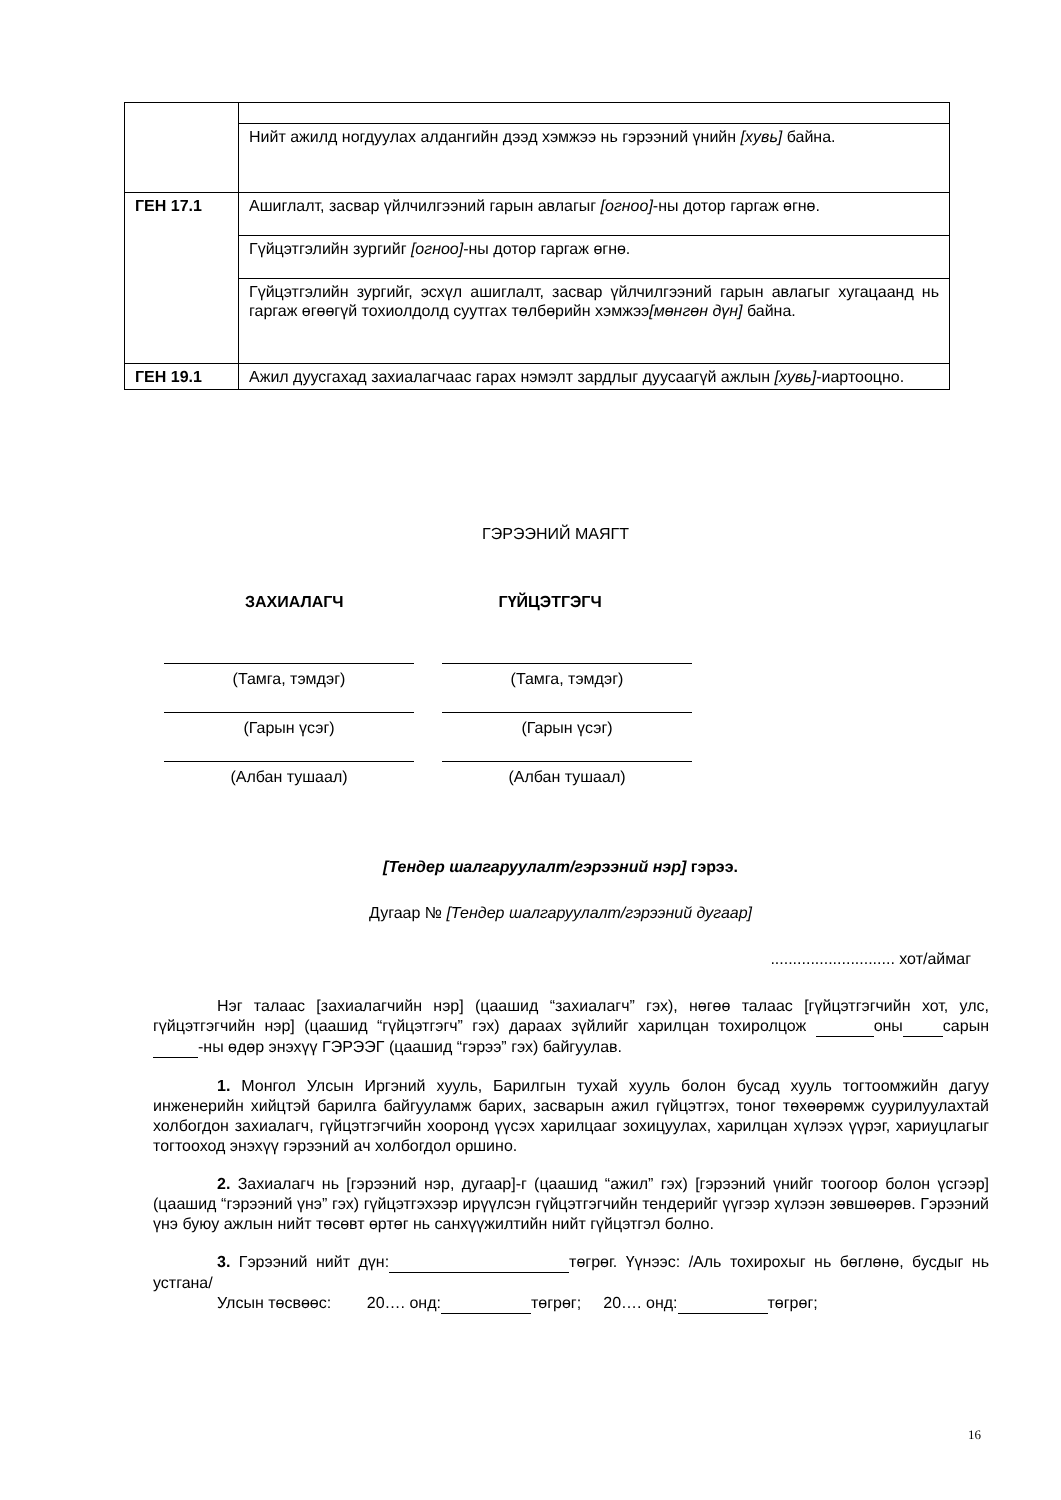| | Нийт ажилд ногдуулах алдангийн дээд хэмжээ нь гэрээний үнийн [хувь] байна. |
| ГЕН 17.1 | Ашиглалт, засвар үйлчилгээний гарын авлагыг [огноо] -ны дотор гаргаж өгнө. |
| | Гүйцэтгэлийн зургийг [огноо] -ны дотор гаргаж өгнө. |
| | Гүйцэтгэлийн зургийг, эсхүл ашиглалт, засвар үйлчилгээний гарын авлагыг хугацаанд нь гаргаж өгөөгүй тохиолдолд суутгах төлбөрийн хэмжээ [мөнгөн дүн] байна. |
| ГЕН 19.1 | Ажил дуусгахад захиалагчаас гарах нэмэлт зардлыг дуусаагүй ажлын [хувь] -иартооцно. |
ГЭРЭЭНИЙ МАЯГТ
ЗАХИАЛАГЧ ГҮЙЦЭТГЭГЧ
(Тамга, тэмдэг) (Тамга, тэмдэг)
(Гарын үсэг) (Гарын үсэг)
(Албан тушаал) (Албан тушаал)
[Тендер шалгаруулалт/гэрээний нэр] гэрээ.
Дугаар № [Тендер шалгаруулалт/гэрээний дугаар]
............................ хот/аймаг
Нэг талаас [захиалагчийн нэр] (цаашид “захиалагч” гэх), нөгөө талаас [гүйцэтгэгчийн хот, улс, гүйцэтгэгчийн нэр] (цаашид “гүйцэтгэгч” гэх) дараах зүйлийг харилцан тохиролцож оны сарын -ны өдөр энэхүү ГЭРЭЭГ (цаашид “гэрээ” гэх) байгуулав.
1. Монгол Улсын Иргэний хууль, Барилгын тухай хууль болон бусад хууль тогтоомжийн дагуу инженерийн хийцтэй барилга байгууламж барих, засварын ажил гүйцэтгэх, тоног төхөөрөмж суурилуулахтай холбогдон захиалагч, гүйцэтгэгчийн хооронд үүсэх харилцааг зохицуулах, харилцан хүлээх үүрэг, хариуцлагыг тогтооход энэхүү гэрээний ач холбогдол оршино.
2. Захиалагч нь [гэрээний нэр, дугаар]-г (цаашид “ажил” гэх) [гэрээний үнийг тоогоор болон үсгээр] (цаашид “гэрээний үнэ” гэх) гүйцэтгэхээр ирүүлсэн гүйцэтгэгчийн тендерийг үүгээр хүлээн зөвшөөрөв. Гэрээний үнэ буюу ажлын нийт төсөвт өртөг нь санхүүжилтийн нийт гүйцэтгэл болно.
3. Гэрээний нийт дүн: төгрөг. Үүнээс: /Аль тохирохыг нь бөглөнө, бусдыг нь устгана/
Улсын төсвөөс: 20…. онд: төгрөг; 20…. онд: төгрөг;
16